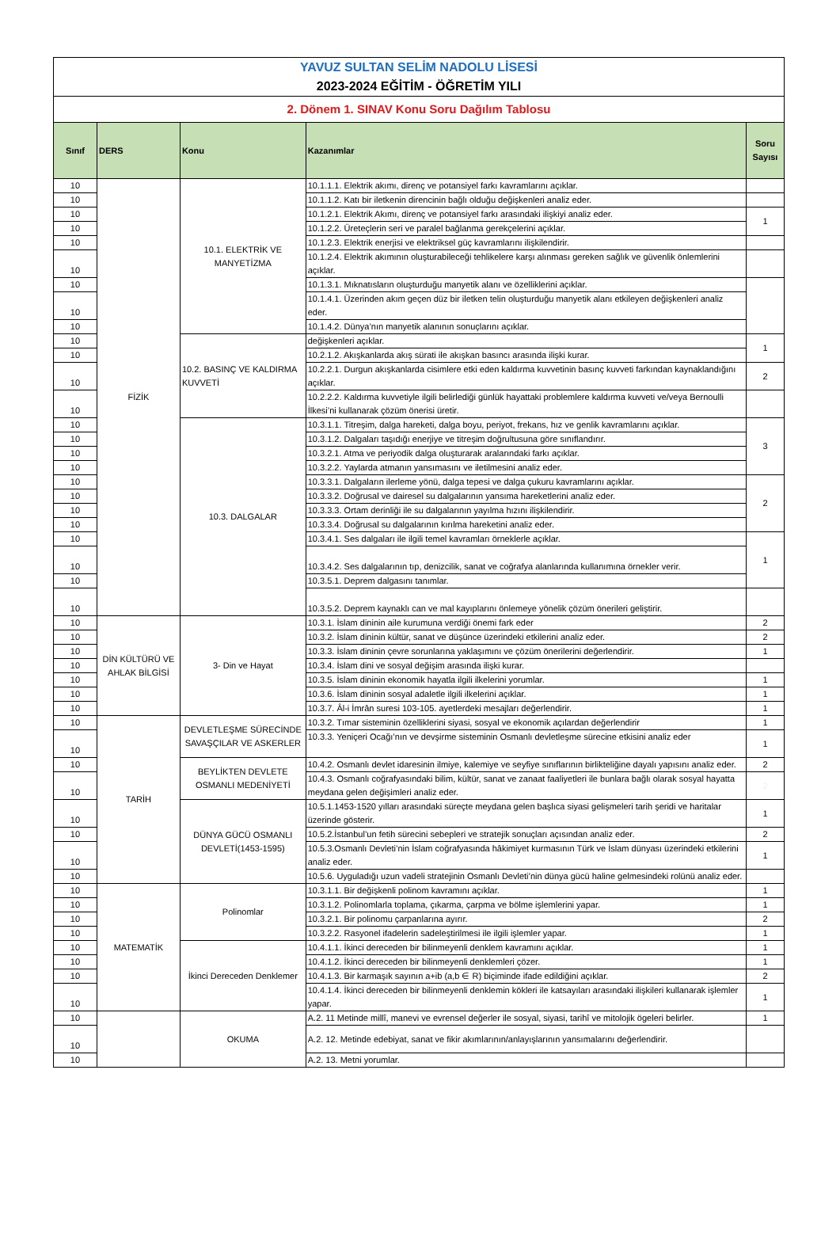| YAVUZ SULTAN SELİM NADOLU LİSESİ | | | | |
| 2023-2024 EĞİTİM - ÖĞRETİM YILI | | | | |
| 2. Dönem 1. SINAV Konu Soru Dağılım Tablosu | | | | |
| Sınıf | DERS | Konu | Kazanımlar | Soru Sayısı |
| 10 | FİZİK | 10.1. ELEKTRİK VE MANYETİZMA | 10.1.1.1. Elektrik akımı, direnç ve potansiyel farkı kavramlarını açıklar. | |
| 10 | | | 10.1.1.2. Katı bir iletkenin direncinin bağlı olduğu değişkenleri analiz eder. | |
| 10 | | | 10.1.2.1. Elektrik Akımı, direnç ve potansiyel farkı arasındaki ilişkiyi analiz eder. | 1 |
| 10 | | | 10.1.2.2. Üreteçlerin seri ve paralel bağlanma gerekçelerini açıklar. | |
| 10 | | | 10.1.2.3. Elektrik enerjisi ve elektriksel güç kavramlarını ilişkilendirir. | |
| 10 | | | 10.1.2.4. Elektrik akımının oluşturabileceği tehlikelere karşı alınması gereken sağlık ve güvenlik önlemlerini açıklar. | |
| 10 | | | 10.1.3.1. Mıknatısların oluşturduğu manyetik alanı ve özelliklerini açıklar. | |
| 10 | | | 10.1.4.1. Üzerinden akım geçen düz bir iletken telin oluşturduğu manyetik alanı etkileyen değişkenleri analiz eder. | |
| 10 | | | 10.1.4.2. Dünya’nın manyetik alanının sonuçlarını açıklar. | |
| 10 | | 10.2. BASINÇ VE KALDIRMA KUVVETİ | değişkenleri açıklar. | 1 |
| 10 | | | 10.2.1.2. Akışkanlarda akış sürati ile akışkan basıncı arasında ilişki kurar. | |
| 10 | | | 10.2.2.1. Durgun akışkanlarda cisimlere etki eden kaldırma kuvvetinin basınç kuvveti farkından kaynaklandığını açıklar. | 2 |
| 10 | | | 10.2.2.2. Kaldırma kuvvetiyle ilgili belirlediği günlük hayattaki problemlere kaldırma kuvveti ve/veya Bernoulli İlkesi’ni kullanarak çözüm önerisi üretir. | |
| 10 | | 10.3. DALGALAR | 10.3.1.1. Titreşim, dalga hareketi, dalga boyu, periyot, frekans, hız ve genlik kavramlarını açıklar. | 3 |
| 10 | | | 10.3.1.2. Dalgaları taşıdığı enerjiye ve titreşim doğrultusuna göre sınıflandırır. | |
| 10 | | | 10.3.2.1. Atma ve periyodik dalga oluşturarak aralarındaki farkı açıklar. | |
| 10 | | | 10.3.2.2. Yaylarda atmanın yansımasını ve iletilmesini analiz eder. | |
| 10 | | | 10.3.3.1. Dalgaların ilerleme yönü, dalga tepesi ve dalga çukuru kavramlarını açıklar. | 2 |
| 10 | | | 10.3.3.2. Doğrusal ve dairesel su dalgalarının yansıma hareketlerini analiz eder. | |
| 10 | | | 10.3.3.3. Ortam derinliği ile su dalgalarının yayılma hızını ilişkilendirir. | |
| 10 | | | 10.3.3.4. Doğrusal su dalgalarının kırılma hareketini analiz eder. | |
| 10 | | | 10.3.4.1. Ses dalgaları ile ilgili temel kavramları örneklerle açıklar. | 1 |
| 10 | | | 10.3.4.2. Ses dalgalarının tıp, denizcilik, sanat ve coğrafya alanlarında kullanımına örnekler verir. | |
| 10 | | | 10.3.5.1. Deprem dalgasını tanımlar. | |
| 10 | | | 10.3.5.2. Deprem kaynaklı can ve mal kayıplarını önlemeye yönelik çözüm önerileri geliştirir. | |
| 10 | DİN KÜLTÜRÜ VE AHLAK BİLGİSİ | 3- Din ve Hayat | 10.3.1. İslam dininin aile kurumuna verdiği önemi fark eder | 2 |
| 10 | | | 10.3.2. İslam dininin kültür, sanat ve düşünce üzerindeki etkilerini analiz eder. | 2 |
| 10 | | | 10.3.3. İslam dininin çevre sorunlarına yaklaşımını ve çözüm önerilerini değerlendirir. | 1 |
| 10 | | | 10.3.4. İslam dini ve sosyal değişim arasında ilişki kurar. | |
| 10 | | | 10.3.5. İslam dininin ekonomik hayatla ilgili ilkelerini yorumlar. | 1 |
| 10 | | | 10.3.6. İslam dininin sosyal adaletle ilgili ilkelerini açıklar. | 1 |
| 10 | | | 10.3.7. Âl-i İmrân suresi 103-105. ayetlerdeki mesajları değerlendirir. | 1 |
| 10 | TARİH | DEVLETLEŞME SÜRECİNDE SAVAŞÇILAR VE ASKERLER | 10.3.2. Tımar sisteminin özelliklerini siyasi, sosyal ve ekonomik açılardan değerlendirir | 1 |
| 10 | | | 10.3.3. Yeniçeri Ocağı’nın ve devşirme sisteminin Osmanlı devletleşme sürecine etkisini analiz eder | 1 |
| 10 | | BEYLİKTEN DEVLETE OSMANLI MEDENİYETİ | 10.4.2. Osmanlı devlet idaresinin ilmiye, kalemiye ve seyfiye sınıflarının birlikteliğine dayalı yapısını analiz eder. | 2 |
| 10 | | | 10.4.3. Osmanlı coğrafyasındaki bilim, kültür, sanat ve zanaat faaliyetleri ile bunlara bağlı olarak sosyal hayatta meydana gelen değişimleri analiz eder. | 2 |
| 10 | | DÜNYA GÜCÜ OSMANLI DEVLETİ(1453-1595) | 10.5.1.1453-1520 yılları arasındaki süreçte meydana gelen başlıca siyasi gelişmeleri tarih şeridi ve haritalar üzerinde gösterir. | 1 |
| 10 | | | 10.5.2.İstanbul’un fetih sürecini sebepleri ve stratejik sonuçları açısından analiz eder. | 2 |
| 10 | | | 10.5.3.Osmanlı Devleti’nin İslam coğrafyasında hâkimiyet kurmasının Türk ve İslam dünyası üzerindeki etkilerini analiz eder. | 1 |
| 10 | | | 10.5.6. Uyguladığı uzun vadeli stratejinin Osmanlı Devleti’nin dünya gücü haline gelmesindeki rolünü analiz eder. | |
| 10 | MATEMATİK | Polinomlar | 10.3.1.1. Bir değişkenli polinom kavramını açıklar. | 1 |
| 10 | | | 10.3.1.2. Polinomlarla toplama, çıkarma, çarpma ve bölme işlemlerini yapar. | 1 |
| 10 | | | 10.3.2.1. Bir polinomu çarpanlarına ayırır. | 2 |
| 10 | | | 10.3.2.2. Rasyonel ifadelerin sadeleştirilmesi ile ilgili işlemler yapar. | 1 |
| 10 | | İkinci Dereceden Denklemer | 10.4.1.1. İkinci dereceden bir bilinmeyenli denklem kavramını açıklar. | 1 |
| 10 | | | 10.4.1.2. İkinci dereceden bir bilinmeyenli denklemleri çözer. | 1 |
| 10 | | | 10.4.1.3. Bir karmaşık sayının a+ib (a,b ∈ R) biçiminde ifade edildiğini açıklar. | 2 |
| 10 | | | 10.4.1.4. İkinci dereceden bir bilinmeyenli denklemin kökleri ile katsayıları arasındaki ilişkileri kullanarak işlemler yapar. | 1 |
| 10 | | OKUMA | A.2. 11 Metinde millî, manevi ve evrensel değerler ile sosyal, siyasi, tarihî ve mitolojik ögeleri belirler. | 1 |
| 10 | | | A.2. 12. Metinde edebiyat, sanat ve fikir akımlarının/anlayışlarının yansımalarını değerlendirir. | |
| 10 | | | A.2. 13. Metni yorumlar. | |